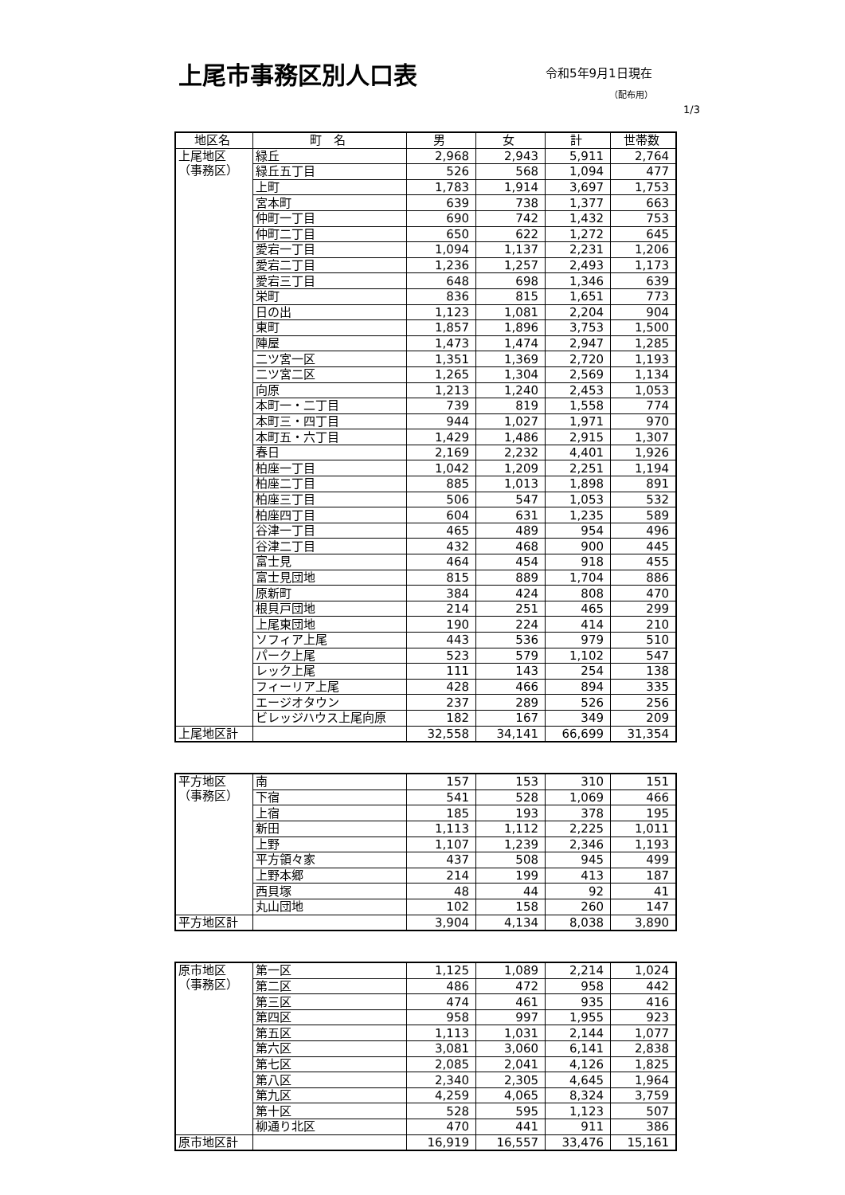上尾市事務区別人口表
令和5年9月1日現在
（配布用）
1/3
| 地区名 | 町 名 | 男 | 女 | 計 | 世帯数 |
| --- | --- | --- | --- | --- | --- |
| 上尾地区 （事務区） | 緑丘 | 2,968 | 2,943 | 5,911 | 2,764 |
| | 緑丘五丁目 | 526 | 568 | 1,094 | 477 |
| | 上町 | 1,783 | 1,914 | 3,697 | 1,753 |
| | 宮本町 | 639 | 738 | 1,377 | 663 |
| | 仲町一丁目 | 690 | 742 | 1,432 | 753 |
| | 仲町二丁目 | 650 | 622 | 1,272 | 645 |
| | 愛宕一丁目 | 1,094 | 1,137 | 2,231 | 1,206 |
| | 愛宕二丁目 | 1,236 | 1,257 | 2,493 | 1,173 |
| | 愛宕三丁目 | 648 | 698 | 1,346 | 639 |
| | 栄町 | 836 | 815 | 1,651 | 773 |
| | 日の出 | 1,123 | 1,081 | 2,204 | 904 |
| | 東町 | 1,857 | 1,896 | 3,753 | 1,500 |
| | 陣屋 | 1,473 | 1,474 | 2,947 | 1,285 |
| | 二ツ宮一区 | 1,351 | 1,369 | 2,720 | 1,193 |
| | 二ツ宮二区 | 1,265 | 1,304 | 2,569 | 1,134 |
| | 向原 | 1,213 | 1,240 | 2,453 | 1,053 |
| | 本町一・二丁目 | 739 | 819 | 1,558 | 774 |
| | 本町三・四丁目 | 944 | 1,027 | 1,971 | 970 |
| | 本町五・六丁目 | 1,429 | 1,486 | 2,915 | 1,307 |
| | 春日 | 2,169 | 2,232 | 4,401 | 1,926 |
| | 柏座一丁目 | 1,042 | 1,209 | 2,251 | 1,194 |
| | 柏座二丁目 | 885 | 1,013 | 1,898 | 891 |
| | 柏座三丁目 | 506 | 547 | 1,053 | 532 |
| | 柏座四丁目 | 604 | 631 | 1,235 | 589 |
| | 谷津一丁目 | 465 | 489 | 954 | 496 |
| | 谷津二丁目 | 432 | 468 | 900 | 445 |
| | 富士見 | 464 | 454 | 918 | 455 |
| | 富士見団地 | 815 | 889 | 1,704 | 886 |
| | 原新町 | 384 | 424 | 808 | 470 |
| | 根貝戸団地 | 214 | 251 | 465 | 299 |
| | 上尾東団地 | 190 | 224 | 414 | 210 |
| | ソフィア上尾 | 443 | 536 | 979 | 510 |
| | パーク上尾 | 523 | 579 | 1,102 | 547 |
| | レック上尾 | 111 | 143 | 254 | 138 |
| | フィーリア上尾 | 428 | 466 | 894 | 335 |
| | エージオタウン | 237 | 289 | 526 | 256 |
| | ビレッジハウス上尾向原 | 182 | 167 | 349 | 209 |
| 上尾地区計 | | 32,558 | 34,141 | 66,699 | 31,354 |
| 平方地区 （事務区） | 南 | 157 | 153 | 310 | 151 |
| | 下宿 | 541 | 528 | 1,069 | 466 |
| | 上宿 | 185 | 193 | 378 | 195 |
| | 新田 | 1,113 | 1,112 | 2,225 | 1,011 |
| | 上野 | 1,107 | 1,239 | 2,346 | 1,193 |
| | 平方領々家 | 437 | 508 | 945 | 499 |
| | 上野本郷 | 214 | 199 | 413 | 187 |
| | 西貝塚 | 48 | 44 | 92 | 41 |
| | 丸山団地 | 102 | 158 | 260 | 147 |
| 平方地区計 | | 3,904 | 4,134 | 8,038 | 3,890 |
| 原市地区 （事務区） | 第一区 | 1,125 | 1,089 | 2,214 | 1,024 |
| | 第二区 | 486 | 472 | 958 | 442 |
| | 第三区 | 474 | 461 | 935 | 416 |
| | 第四区 | 958 | 997 | 1,955 | 923 |
| | 第五区 | 1,113 | 1,031 | 2,144 | 1,077 |
| | 第六区 | 3,081 | 3,060 | 6,141 | 2,838 |
| | 第七区 | 2,085 | 2,041 | 4,126 | 1,825 |
| | 第八区 | 2,340 | 2,305 | 4,645 | 1,964 |
| | 第九区 | 4,259 | 4,065 | 8,324 | 3,759 |
| | 第十区 | 528 | 595 | 1,123 | 507 |
| | 柳通り北区 | 470 | 441 | 911 | 386 |
| 原市地区計 | | 16,919 | 16,557 | 33,476 | 15,161 |